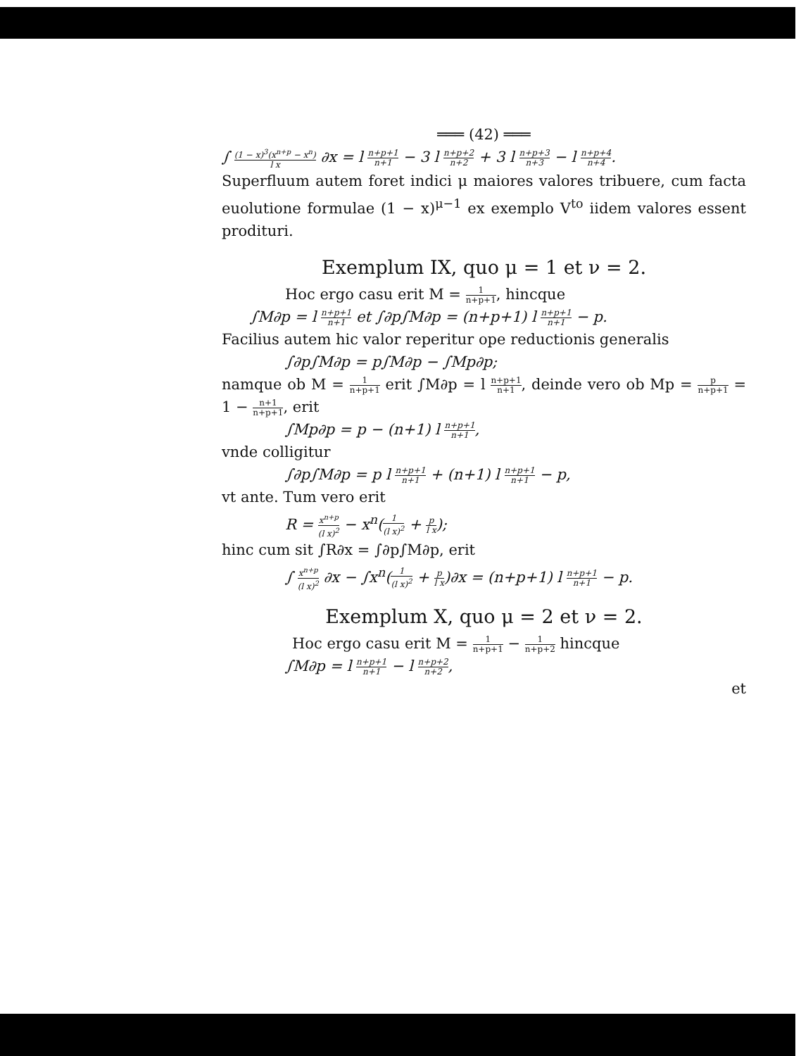═══ (42) ═══
∫ (1 − x)<sup>3</sup>(x<sup>n+p</sup> − x<sup>n</sup>) l x ∂x = l n+p+1 n+1 − 3 l n+p+2 n+2 + 3 l n+p+3 n+3 − l n+p+4 n+4.
Superfluum autem foret indici μ maiores valores tribuere, cum facta euolutione formulae (1 − x)<sup>μ−1</sup> ex exemplo V<sup>to</sup> iidem valores essent prodituri.
Exemplum IX, quo μ = 1 et ν = 2.
Hoc ergo casu erit M = 1 n+p+1, hincque
∫M∂p = l n+p+1 n+1 et ∫∂p∫M∂p = (n+p+1) l n+p+1 n+1 − p.
Facilius autem hic valor reperitur ope reductionis generalis
∫∂p∫M∂p = p∫M∂p − ∫Mp∂p;
namque ob M = 1 n+p+1 erit ∫M∂p = l n+p+1 n+1, deinde vero ob Mp = p n+p+1 = 1 − n+1 n+p+1, erit
∫Mp∂p = p − (n+1) l n+p+1 n+1,
vnde colligitur
∫∂p∫M∂p = p l n+p+1 n+1 + (n+1) l n+p+1 n+1 − p,
vt ante. Tum vero erit
R = x<sup>n+p</sup> (l x)<sup>2</sup> − x<sup>n</sup>(1 (l x)<sup>2</sup> + p l x);
hinc cum sit ∫R∂x = ∫∂p∫M∂p, erit
∫ x<sup>n+p</sup> (l x)<sup>2</sup> ∂x − ∫x<sup>n</sup>(1 (l x)<sup>2</sup> + p l x)∂x = (n+p+1) l n+p+1 n+1 − p.
Exemplum X, quo μ = 2 et ν = 2.
Hoc ergo casu erit M = 1 n+p+1 − 1 n+p+2 hincque
∫M∂p = l n+p+1 n+1 − l n+p+2 n+2,
et